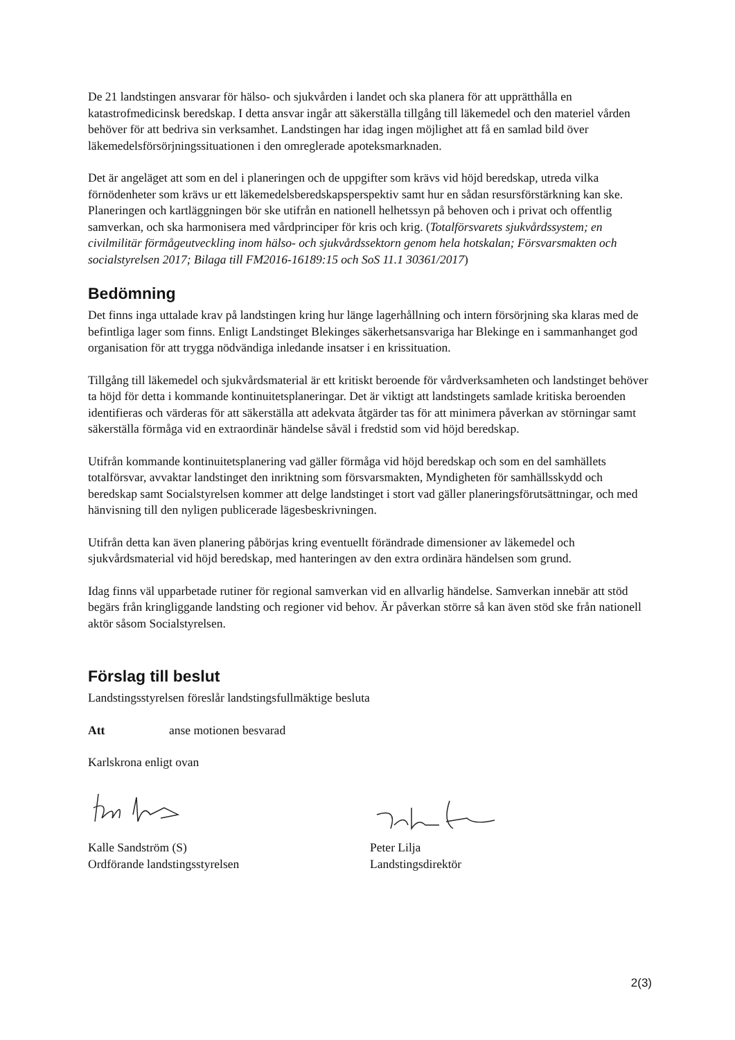De 21 landstingen ansvarar för hälso- och sjukvården i landet och ska planera för att upprätthålla en katastrofmedicinsk beredskap. I detta ansvar ingår att säkerställa tillgång till läkemedel och den materiel vården behöver för att bedriva sin verksamhet. Landstingen har idag ingen möjlighet att få en samlad bild över läkemedelsförsörjningssituationen i den omreglerade apoteksmarknaden.
Det är angeläget att som en del i planeringen och de uppgifter som krävs vid höjd beredskap, utreda vilka förnödenheter som krävs ur ett läkemedelsberedskapsperspektiv samt hur en sådan resursförstärkning kan ske. Planeringen och kartläggningen bör ske utifrån en nationell helhetssyn på behoven och i privat och offentlig samverkan, och ska harmonisera med vårdprinciper för kris och krig. (Totalförsvarets sjukvårdssystem; en civilmilitär förmågeutveckling inom hälso- och sjukvårdssektorn genom hela hotskalan; Försvarsmakten och socialstyrelsen 2017; Bilaga till FM2016-16189:15 och SoS 11.1 30361/2017)
Bedömning
Det finns inga uttalade krav på landstingen kring hur länge lagerhållning och intern försörjning ska klaras med de befintliga lager som finns. Enligt Landstinget Blekinges säkerhetsansvariga har Blekinge en i sammanhanget god organisation för att trygga nödvändiga inledande insatser i en krissituation.
Tillgång till läkemedel och sjukvårdsmaterial är ett kritiskt beroende för vårdverksamheten och landstinget behöver ta höjd för detta i kommande kontinuitetsplaneringar. Det är viktigt att landstingets samlade kritiska beroenden identifieras och värderas för att säkerställa att adekvata åtgärder tas för att minimera påverkan av störningar samt säkerställa förmåga vid en extraordinär händelse såväl i fredstid som vid höjd beredskap.
Utifrån kommande kontinuitetsplanering vad gäller förmåga vid höjd beredskap och som en del samhällets totalförsvar, avvaktar landstinget den inriktning som försvarsmakten, Myndigheten för samhällsskydd och beredskap samt Socialstyrelsen kommer att delge landstinget i stort vad gäller planeringsförutsättningar, och med hänvisning till den nyligen publicerade lägesbeskrivningen.
Utifrån detta kan även planering påbörjas kring eventuellt förändrade dimensioner av läkemedel och sjukvårdsmaterial vid höjd beredskap, med hanteringen av den extra ordinära händelsen som grund.
Idag finns väl upparbetade rutiner för regional samverkan vid en allvarlig händelse. Samverkan innebär att stöd begärs från kringliggande landsting och regioner vid behov. Är påverkan större så kan även stöd ske från nationell aktör såsom Socialstyrelsen.
Förslag till beslut
Landstingsstyrelsen föreslår landstingsfullmäktige besluta
Att anse motionen besvarad
Karlskrona enligt ovan
Kalle Sandström (S)
Ordförande landstingsstyrelsen
Peter Lilja
Landstingsdirektör
2(3)